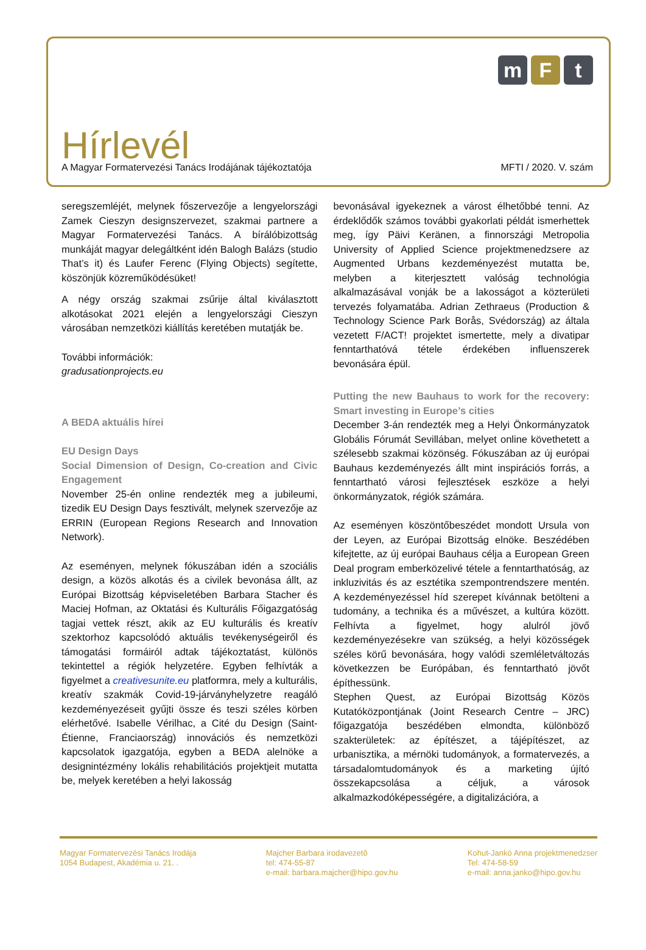m F t
Hírlevél
A Magyar Formatervezési Tanács Irodájának tájékoztatója MFTI / 2020. V. szám
seregszemléjét, melynek főszervezője a lengyelországi Zamek Cieszyn designszervezet, szakmai partnere a Magyar Formatervezési Tanács. A bírálóbizottság munkáját magyar delegáltként idén Balogh Balázs (studio That’s it) és Laufer Ferenc (Flying Objects) segítette, köszönjük közreműködésüket!
A négy ország szakmai zsűrije által kiválasztott alkotásokat 2021 elején a lengyelországi Cieszyn városában nemzetközi kiállítás keretében mutatják be.
További információk:
gradusationprojects.eu
A BEDA aktuális hírei
EU Design Days
Social Dimension of Design, Co-creation and Civic Engagement
November 25-én online rendezték meg a jubileumi, tizedik EU Design Days fesztivált, melynek szervezője az ERRIN (European Regions Research and Innovation Network).
Az eseményen, melynek fókuszában idén a szociális design, a közös alkotás és a civilek bevonása állt, az Európai Bizottság képviseletében Barbara Stacher és Maciej Hofman, az Oktatási és Kulturális Főigazgatóság tagjai vettek részt, akik az EU kulturális és kreatív szektorhoz kapcsolódó aktuális tevékenységeiről és támogatási formáiról adtak tájékoztatást, különös tekintettel a régiók helyzetére. Egyben felhívták a figyelmet a creativesunite.eu platformra, mely a kulturális, kreatív szakmák Covid-19-járványhelyzetre reagáló kezdeményezéseit gyűjti össze és teszi széles körben elérhetővé. Isabelle Vérilhac, a Cité du Design (Saint-Étienne, Franciaország) innovációs és nemzetközi kapcsolatok igazgatója, egyben a BEDA alelnöke a designintézmény lokális rehabilitációs projektjeit mutatta be, melyek keretében a helyi lakosság
bevonásával igyekeznek a várost élhetőbbé tenni. Az érdeklődők számos további gyakorlati példát ismerhettek meg, így Päivi Keränen, a finnországi Metropolia University of Applied Science projektmenedzsere az Augmented Urbans kezdeményezést mutatta be, melyben a kiterjesztett valóság technológia alkalmazásával vonják be a lakosságot a közterületi tervezés folyamatába. Adrian Zethraeus (Production & Technology Science Park Borås, Svédország) az általa vezetett F/ACT! projektet ismertette, mely a divatipar fenntarthatóvá tétele érdekében influenszerek bevonására épül.
Putting the new Bauhaus to work for the recovery: Smart investing in Europe’s cities
December 3-án rendezték meg a Helyi Önkormányzatok Globális Fórumát Sevillában, melyet online követhetett a szélesebb szakmai közönség. Fókuszában az új európai Bauhaus kezdeményezés állt mint inspirációs forrás, a fenntartható városi fejlesztések eszköze a helyi önkormányzatok, régiók számára.
Az eseményen köszöntőbeszédet mondott Ursula von der Leyen, az Európai Bizottság elnöke. Beszédében kifejtette, az új európai Bauhaus célja a European Green Deal program emberközelivé tétele a fenntarthatóság, az inkluzivitás és az esztétika szempontrendszere mentén. A kezdeményezéssel híd szerepet kívánnak betölteni a tudomány, a technika és a művészet, a kultúra között. Felhívta a figyelmet, hogy alulról jövő kezdeményezésekre van szükség, a helyi közösségek széles körű bevonására, hogy valódi szemléletváltozás következzen be Európában, és fenntartható jövőt építhessünk.
Stephen Quest, az Európai Bizottság Közös Kutatóközpontjának (Joint Research Centre – JRC) főigazgatója beszédében elmondta, különböző szakterületek: az építészet, a tájépítészet, az urbanisztika, a mérnöki tudományok, a formatervezés, a társadalomtudományok és a marketing újító összekapcsolása a céljuk, a városok alkalmazkodóképességére, a digitalizációra, a
Magyar Formatervezési Tanács Irodája
1054 Budapest, Akadémia u. 21. .
Majcher Barbara irodavezetô
tel: 474-55-87
e-mail: barbara.majcher@hipo.gov.hu
Kohut-Jankó Anna projektmenedzser
Tel: 474-58-59
e-mail: anna.janko@hipo.gov.hu